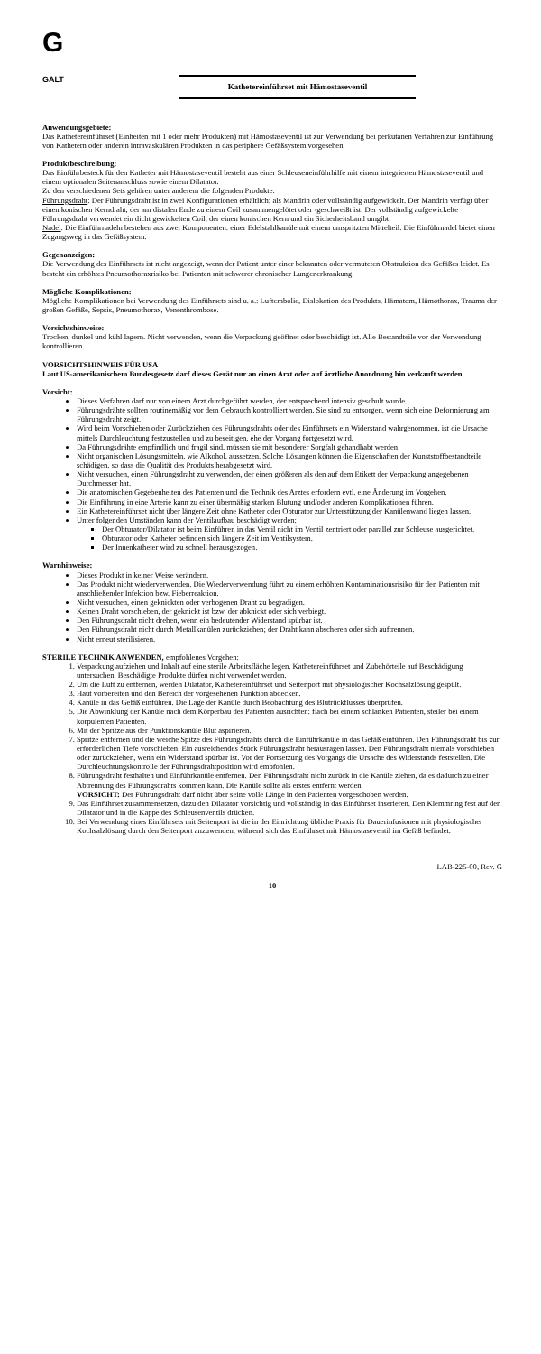G
GALT
Kathetereinführset mit Hämostaseventil
Anwendungsgebiete:
Das Kathetereinführset (Einheiten mit 1 oder mehr Produkten) mit Hämostaseventil ist zur Verwendung bei perkutanen Verfahren zur Einführung von Kathetern oder anderen intravaskulären Produkten in das periphere Gefäßsystem vorgesehen.
Produktbeschreibung:
Das Einführbesteck für den Katheter mit Hämostaseventil besteht aus einer Schleuseneinführhilfe mit einem integrierten Hämostaseventil und einem optionalen Seitenanschluss sowie einem Dilatator.
Zu den verschiedenen Sets gehören unter anderem die folgenden Produkte:
Führungsdraht: Der Führungsdraht ist in zwei Konfigurationen erhältlich: als Mandrin oder vollständig aufgewickelt. Der Mandrin verfügt über einen konischen Kerndraht, der am distalen Ende zu einem Coil zusammengelötet oder -geschweißt ist. Der vollständig aufgewickelte Führungsdraht verwendet ein dicht gewickelten Coil, der einen konischen Kern und ein Sicherheitsband umgibt.
Nadel: Die Einführnadeln bestehen aus zwei Komponenten: einer Edelstahlkanüle mit einem umspritzten Mittelteil. Die Einführnadel bietet einen Zugangsweg in das Gefäßsystem.
Gegenanzeigen:
Die Verwendung des Einführsets ist nicht angezeigt, wenn der Patient unter einer bekannten oder vermuteten Obstruktion des Gefäßes leidet. Es besteht ein erhöhtes Pneumothoraxrisiko bei Patienten mit schwerer chronischer Lungenerkrankung.
Mögliche Komplikationen:
Mögliche Komplikationen bei Verwendung des Einführsets sind u. a.: Luftembolie, Dislokation des Produkts, Hämatom, Hämothorax, Trauma der großen Gefäße, Sepsis, Pneumothorax, Venenthrombose.
Vorsichtshinweise:
Trocken, dunkel und kühl lagern. Nicht verwenden, wenn die Verpackung geöffnet oder beschädigt ist. Alle Bestandteile vor der Verwendung kontrollieren.
VORSICHTSHINWEIS FÜR USA
Laut US-amerikanischem Bundesgesetz darf dieses Gerät nur an einen Arzt oder auf ärztliche Anordnung hin verkauft werden.
Vorsicht:
Dieses Verfahren darf nur von einem Arzt durchgeführt werden, der entsprechend intensiv geschult wurde.
Führungsdrähte sollten routinemäßig vor dem Gebrauch kontrolliert werden. Sie sind zu entsorgen, wenn sich eine Deformierung am Führungsdraht zeigt.
Wird beim Vorschieben oder Zurückziehen des Führungsdrahts oder des Einführsets ein Widerstand wahrgenommen, ist die Ursache mittels Durchleuchtung festzustellen und zu beseitigen, ehe der Vorgang fortgesetzt wird.
Da Führungsdrähte empfindlich und fragil sind, müssen sie mit besonderer Sorgfalt gehandhabt werden.
Nicht organischen Lösungsmitteln, wie Alkohol, aussetzen. Solche Lösungen können die Eigenschaften der Kunststoffbestandteile schädigen, so dass die Qualität des Produkts herabgesetzt wird.
Nicht versuchen, einen Führungsdraht zu verwenden, der einen größeren als den auf dem Etikett der Verpackung angegebenen Durchmesser hat.
Die anatomischen Gegebenheiten des Patienten und die Technik des Arztes erfordern evtl. eine Änderung im Vorgehen.
Die Einführung in eine Arterie kann zu einer übermäßig starken Blutung und/oder anderen Komplikationen führen.
Ein Kathetereinführset nicht über längere Zeit ohne Katheter oder Obturator zur Unterstützung der Kanülenwand liegen lassen.
Unter folgenden Umständen kann der Ventilaufbau beschädigt werden:
Der Obturator/Dilatator ist beim Einführen in das Ventil nicht im Ventil zentriert oder parallel zur Schleuse ausgerichtet.
Obturator oder Katheter befinden sich längere Zeit im Ventilsystem.
Der Innenkatheter wird zu schnell herausgezogen.
Warnhinweise:
Dieses Produkt in keiner Weise verändern.
Das Produkt nicht wiederverwenden. Die Wiederverwendung führt zu einem erhöhten Kontaminationsrisiko für den Patienten mit anschließender Infektion bzw. Fieberreaktion.
Nicht versuchen, einen geknickten oder verbogenen Draht zu begradigen.
Keinen Draht vorschieben, der geknickt ist bzw. der abknickt oder sich verbiegt.
Den Führungsdraht nicht drehen, wenn ein bedeutender Widerstand spürbar ist.
Den Führungsdraht nicht durch Metallkanülen zurückziehen; der Draht kann abscheren oder sich auftrennen.
Nicht erneut sterilisieren.
STERILE TECHNIK ANWENDEN, empfohlenes Vorgehen:
1. Verpackung aufziehen und Inhalt auf eine sterile Arbeitsfläche legen. Kathetereinführset und Zubehörteile auf Beschädigung untersuchen. Beschädigte Produkte dürfen nicht verwendet werden.
2. Um die Luft zu entfernen, werden Dilatator, Kathetereinführset und Seitenport mit physiologischer Kochsalzlösung gespült.
3. Haut vorbereiten und den Bereich der vorgesehenen Punktion abdecken.
4. Kanüle in das Gefäß einführen. Die Lage der Kanüle durch Beobachtung des Blutrückflusses überprüfen.
5. Die Abwinklung der Kanüle nach dem Körperbau des Patienten ausrichten: flach bei einem schlanken Patienten, steiler bei einem korpulenten Patienten.
6. Mit der Spritze aus der Punktionskanüle Blut aspirieren.
7. Spritze entfernen und die weiche Spitze des Führungsdrahts durch die Einführkanüle in das Gefäß einführen. Den Führungsdraht bis zur erforderlichen Tiefe vorschieben. Ein ausreichendes Stück Führungsdraht herausragen lassen. Den Führungsdraht niemals vorschieben oder zurückziehen, wenn ein Widerstand spürbar ist. Vor der Fortsetzung des Vorgangs die Ursache des Widerstands feststellen. Die Durchleuchtungskontrolle der Führungsdrahtposition wird empfohlen.
8. Führungsdraht festhalten und Einführkanüle entfernen. Den Führungsdraht nicht zurück in die Kanüle ziehen, da es dadurch zu einer Abtrennung des Führungsdrahts kommen kann. Die Kanüle sollte als erstes entfernt werden.
VORSICHT: Der Führungsdraht darf nicht über seine volle Länge in den Patienten vorgeschoben werden.
9. Das Einführset zusammensetzen, dazu den Dilatator vorsichtig und vollständig in das Einführset inserieren. Den Klemmring fest auf den Dilatator und in die Kappe des Schleusenventils drücken.
10. Bei Verwendung eines Einführsets mit Seitenport ist die in der Einrichtung übliche Praxis für Dauerinfusionen mit physiologischer Kochsalzlösung durch den Seitenport anzuwenden, während sich das Einführset mit Hämostaseventil im Gefäß befindet.
LAB-225-00, Rev. G
10